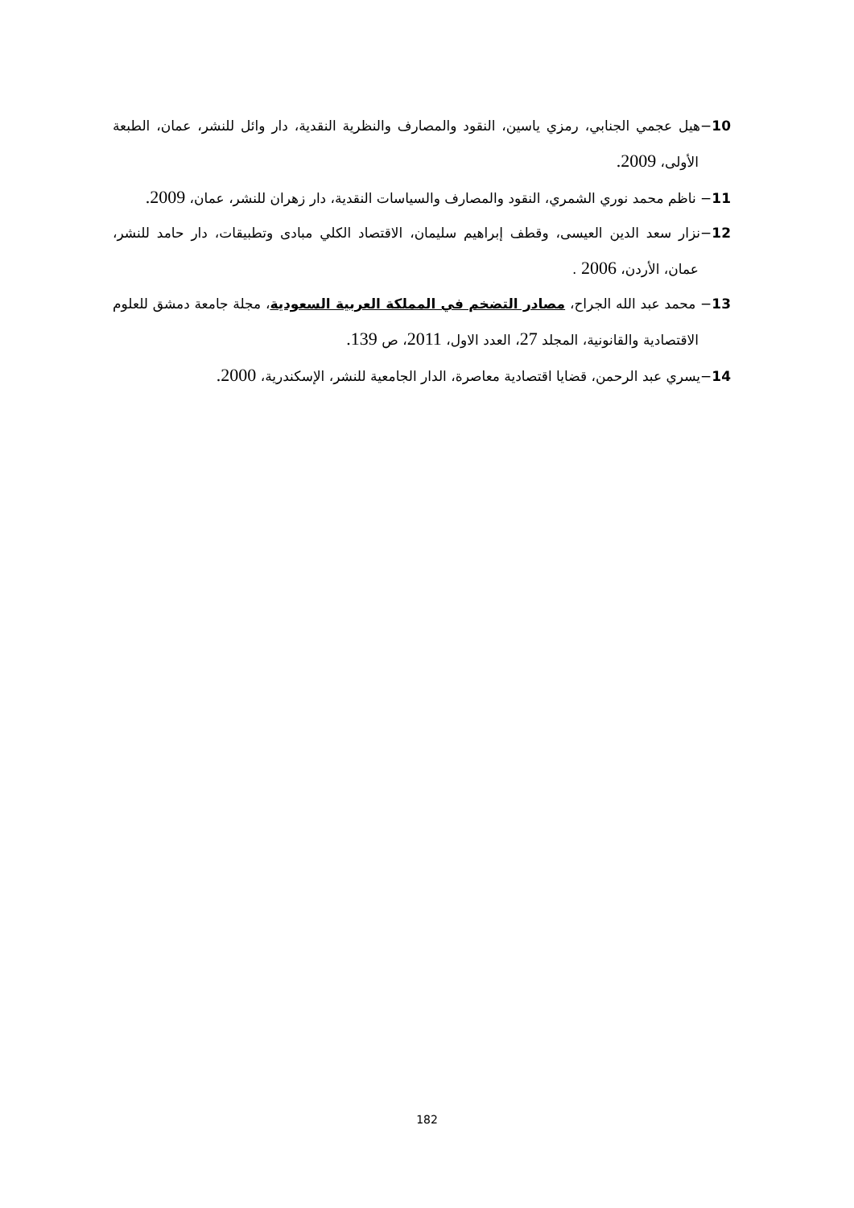10−هيل عجمي الجنابي، رمزي ياسين، النقود والمصارف والنظرية النقدية، دار وائل للنشر، عمان، الطبعة الأولى، 2009.
11− ناظم محمد نوري الشمري، النقود والمصارف والسياسات النقدية، دار زهران للنشر، عمان، 2009.
12−نزار سعد الدين العيسى، وقطف إبراهيم سليمان، الاقتصاد الكلي مبادى وتطبيقات، دار حامد للنشر، عمان، الأردن، 2006 .
13− محمد عبد الله الجراح، مصادر التضخم في المملكة العربية السعودية، مجلة جامعة دمشق للعلوم الاقتصادية والقانونية، المجلد 27، العدد الاول، 2011، ص 139.
14−يسري عبد الرحمن، قضايا اقتصادية معاصرة، الدار الجامعية للنشر، الإسكندرية، 2000.
182